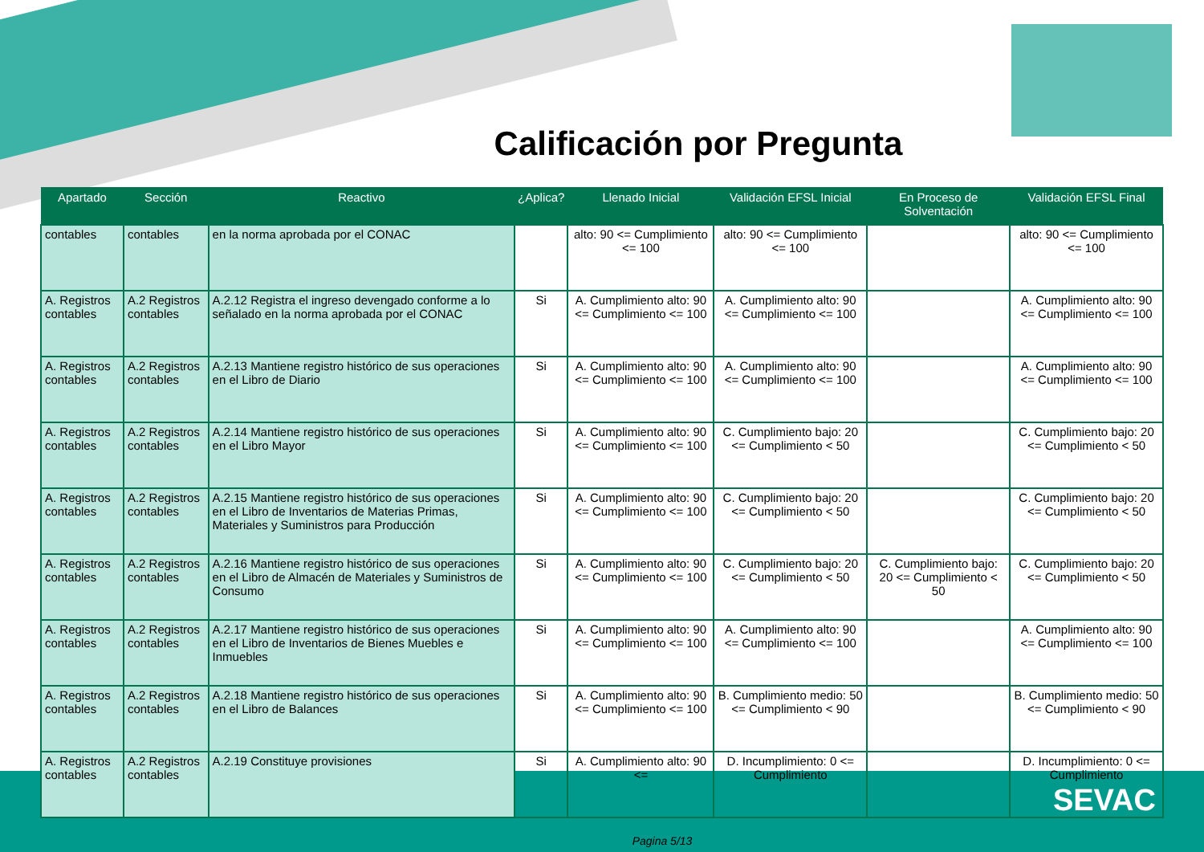Calificación por Pregunta
| Apartado | Sección | Reactivo | ¿Aplica? | Llenado Inicial | Validación EFSL Inicial | En Proceso de Solventación | Validación EFSL Final |
| --- | --- | --- | --- | --- | --- | --- | --- |
| contables | contables | en la norma aprobada por el CONAC | | alto: 90 <= Cumplimiento <= 100 | alto: 90 <= Cumplimiento <= 100 | | alto: 90 <= Cumplimiento <= 100 |
| A. Registros contables | A.2 Registros contables | A.2.12 Registra el ingreso devengado conforme a lo señalado en la norma aprobada por el CONAC | Si | A. Cumplimiento alto: 90 <= Cumplimiento <= 100 | A. Cumplimiento alto: 90 <= Cumplimiento <= 100 | | A. Cumplimiento alto: 90 <= Cumplimiento <= 100 |
| A. Registros contables | A.2 Registros contables | A.2.13 Mantiene registro histórico de sus operaciones en el Libro de Diario | Si | A. Cumplimiento alto: 90 <= Cumplimiento <= 100 | A. Cumplimiento alto: 90 <= Cumplimiento <= 100 | | A. Cumplimiento alto: 90 <= Cumplimiento <= 100 |
| A. Registros contables | A.2 Registros contables | A.2.14 Mantiene registro histórico de sus operaciones en el Libro Mayor | Si | A. Cumplimiento alto: 90 <= Cumplimiento <= 100 | C. Cumplimiento bajo: 20 <= Cumplimiento < 50 | | C. Cumplimiento bajo: 20 <= Cumplimiento < 50 |
| A. Registros contables | A.2 Registros contables | A.2.15 Mantiene registro histórico de sus operaciones en el Libro de Inventarios de Materias Primas, Materiales y Suministros para Producción | Si | A. Cumplimiento alto: 90 <= Cumplimiento <= 100 | C. Cumplimiento bajo: 20 <= Cumplimiento < 50 | | C. Cumplimiento bajo: 20 <= Cumplimiento < 50 |
| A. Registros contables | A.2 Registros contables | A.2.16 Mantiene registro histórico de sus operaciones en el Libro de Almacén de Materiales y Suministros de Consumo | Si | A. Cumplimiento alto: 90 <= Cumplimiento <= 100 | C. Cumplimiento bajo: 20 <= Cumplimiento < 50 | C. Cumplimiento bajo: 20 <= Cumplimiento < 50 | C. Cumplimiento bajo: 20 <= Cumplimiento < 50 |
| A. Registros contables | A.2 Registros contables | A.2.17 Mantiene registro histórico de sus operaciones en el Libro de Inventarios de Bienes Muebles e Inmuebles | Si | A. Cumplimiento alto: 90 <= Cumplimiento <= 100 | A. Cumplimiento alto: 90 <= Cumplimiento <= 100 | | A. Cumplimiento alto: 90 <= Cumplimiento <= 100 |
| A. Registros contables | A.2 Registros contables | A.2.18 Mantiene registro histórico de sus operaciones en el Libro de Balances | Si | A. Cumplimiento alto: 90 <= Cumplimiento <= 100 | B. Cumplimiento medio: 50 <= Cumplimiento < 90 | | B. Cumplimiento medio: 50 <= Cumplimiento < 90 |
| A. Registros contables | A.2 Registros contables | A.2.19 Constituye provisiones | Si | A. Cumplimiento alto: 90 <= | D. Incumplimiento: 0 <= Cumplimiento | | D. Incumplimiento: 0 <= Cumplimiento |
Pagina 5/13
SEVAC